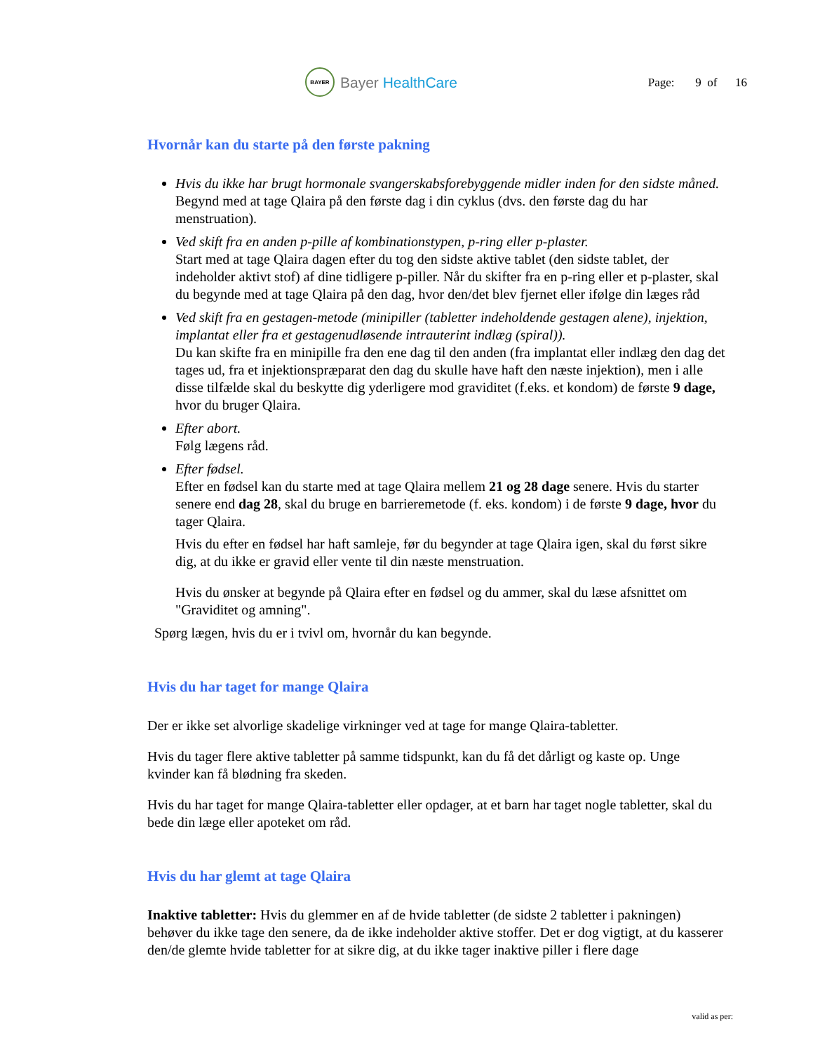BAYER
Bayer HealthCare
Page: 9 of 16
Hvornår kan du starte på den første pakning
Hvis du ikke har brugt hormonale svangerskabsforebyggende midler inden for den sidste måned.
Begynd med at tage Qlaira på den første dag i din cyklus (dvs. den første dag du har menstruation).
Ved skift fra en anden p-pille af kombinationstypen, p-ring eller p-plaster.
Start med at tage Qlaira dagen efter du tog den sidste aktive tablet (den sidste tablet, der indeholder aktivt stof) af dine tidligere p-piller. Når du skifter fra en p-ring eller et p-plaster, skal du begynde med at tage Qlaira på den dag, hvor den/det blev fjernet eller ifølge din læges råd
Ved skift fra en gestagen-metode (minipiller (tabletter indeholdende gestagen alene), injektion, implantat eller fra et gestagenudløsende intrauterint indlæg (spiral)).
Du kan skifte fra en minipille fra den ene dag til den anden (fra implantat eller indlæg den dag det tages ud, fra et injektionspræparat den dag du skulle have haft den næste injektion), men i alle disse tilfælde skal du beskytte dig yderligere mod graviditet (f.eks. et kondom) de første 9 dage, hvor du bruger Qlaira.
Efter abort.
Følg lægens råd.
Efter fødsel.
Efter en fødsel kan du starte med at tage Qlaira mellem 21 og 28 dage senere. Hvis du starter senere end dag 28, skal du bruge en barrieremetode (f. eks. kondom) i de første 9 dage, hvor du tager Qlaira.
Hvis du efter en fødsel har haft samleje, før du begynder at tage Qlaira igen, skal du først sikre dig, at du ikke er gravid eller vente til din næste menstruation.
Hvis du ønsker at begynde på Qlaira efter en fødsel og du ammer, skal du læse afsnittet om "Graviditet og amning".
Spørg lægen, hvis du er i tvivl om, hvornår du kan begynde.
Hvis du har taget for mange Qlaira
Der er ikke set alvorlige skadelige virkninger ved at tage for mange Qlaira-tabletter.
Hvis du tager flere aktive tabletter på samme tidspunkt, kan du få det dårligt og kaste op. Unge kvinder kan få blødning fra skeden.
Hvis du har taget for mange Qlaira-tabletter eller opdager, at et barn har taget nogle tabletter, skal du bede din læge eller apoteket om råd.
Hvis du har glemt at tage Qlaira
Inaktive tabletter: Hvis du glemmer en af de hvide tabletter (de sidste 2 tabletter i pakningen) behøver du ikke tage den senere, da de ikke indeholder aktive stoffer. Det er dog vigtigt, at du kasserer den/de glemte hvide tabletter for at sikre dig, at du ikke tager inaktive piller i flere dage
valid as per: